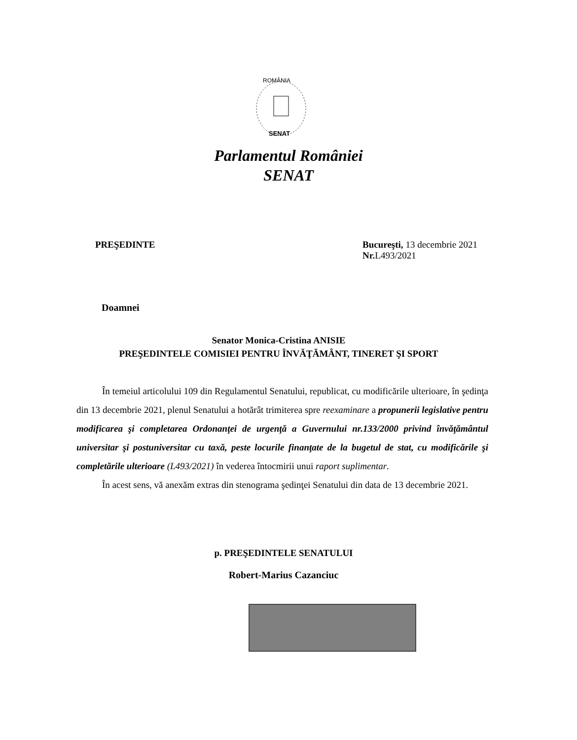ROMÂNIA
SENAT
Parlamentul României
SENAT
PREŞEDINTE Bucureşti, 13 decembrie 2021
Nr. L493/2021
Doamnei
Senator Monica-Cristina ANISIE
PREŞEDINTELE COMISIEI PENTRU ÎNVĂŢĂMÂNT, TINERET ŞI SPORT
În temeiul articolului 109 din Regulamentul Senatului, republicat, cu modificările ulterioare, în şedinţa din 13 decembrie 2021, plenul Senatului a hotărât trimiterea spre reexaminare a propunerii legislative pentru modificarea şi completarea Ordonanţei de urgenţă a Guvernului nr.133/2000 privind învăţământul universitar şi postuniversitar cu taxă, peste locurile finanţate de la bugetul de stat, cu modificările şi completările ulterioare (L493/2021) în vederea întocmirii unui raport suplimentar.
În acest sens, vă anexăm extras din stenograma şedinţei Senatului din data de 13 decembrie 2021.
p. PREŞEDINTELE SENATULUI
Robert-Marius Cazanciuc